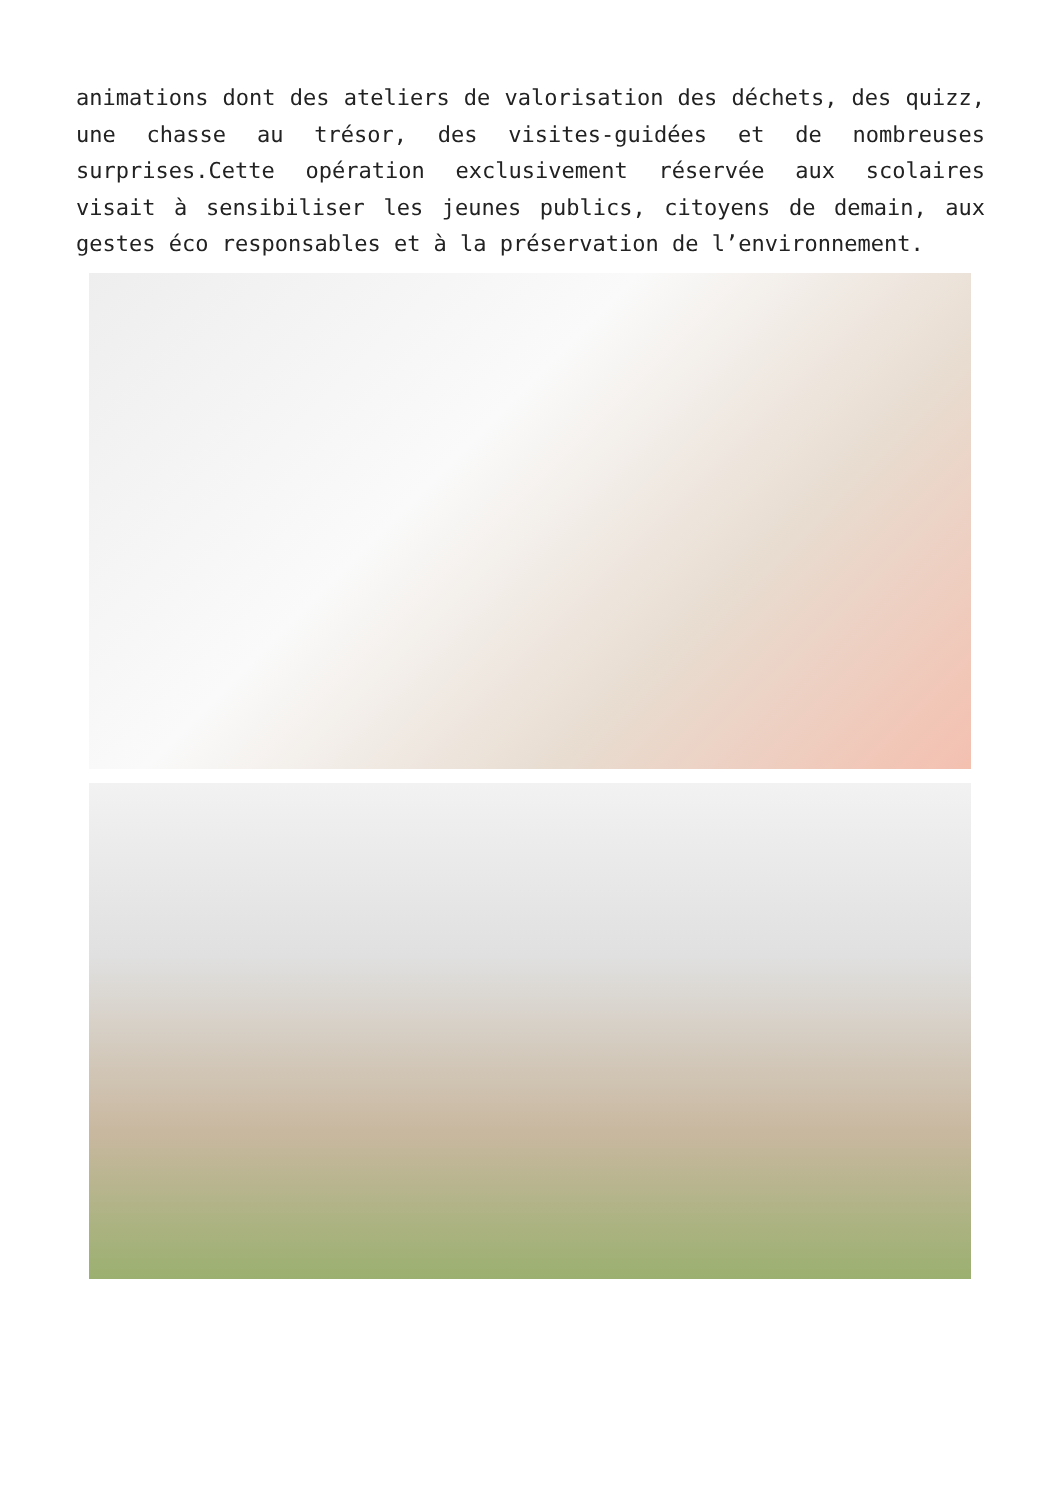animations dont des ateliers de valorisation des déchets, des quizz, une chasse au trésor, des visites-guidées et de nombreuses surprises.Cette opération exclusivement réservée aux scolaires visait à sensibiliser les jeunes publics, citoyens de demain, aux gestes éco responsables et à la préservation de l’environnement.